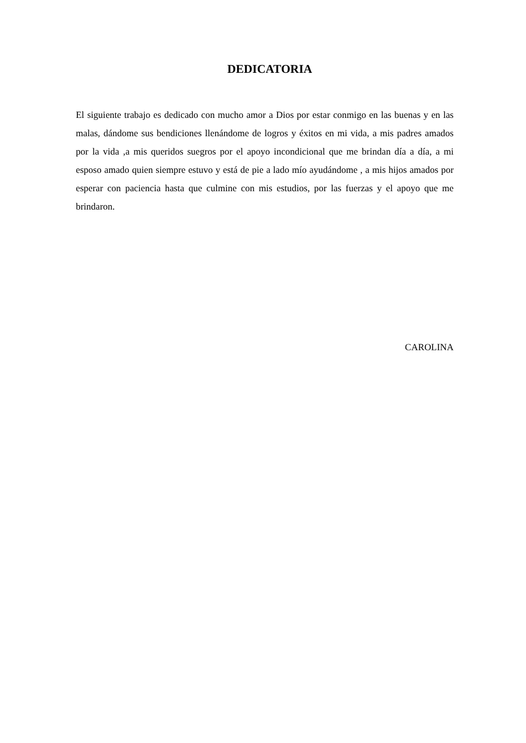DEDICATORIA
El siguiente trabajo es dedicado con mucho amor a Dios por estar conmigo en las buenas y en las malas, dándome sus bendiciones llenándome de logros y éxitos en mi vida, a mis padres amados por la vida ,a mis queridos suegros por el apoyo incondicional que me brindan día a día, a mi esposo amado quien siempre estuvo y está de pie a lado mío ayudándome , a mis hijos amados por esperar con paciencia hasta que culmine con mis estudios, por las fuerzas y el apoyo que me brindaron.
CAROLINA